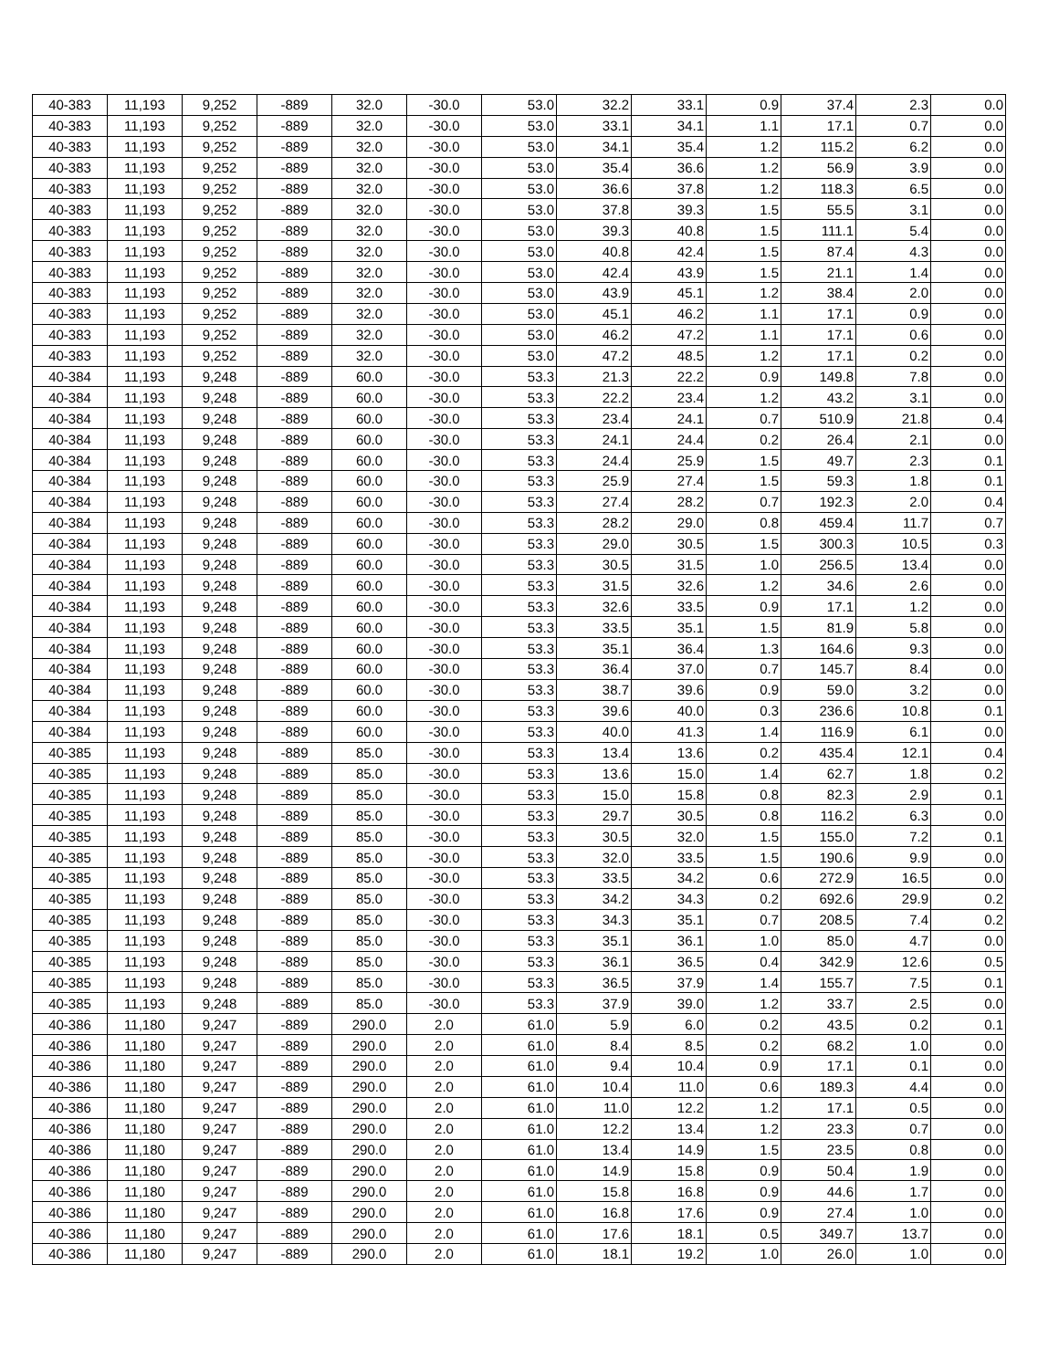| 40-383 | 11,193 | 9,252 | -889 | 32.0 | -30.0 | 53.0 | 32.2 | 33.1 | 0.9 | 37.4 | 2.3 | 0.0 |
| 40-383 | 11,193 | 9,252 | -889 | 32.0 | -30.0 | 53.0 | 33.1 | 34.1 | 1.1 | 17.1 | 0.7 | 0.0 |
| 40-383 | 11,193 | 9,252 | -889 | 32.0 | -30.0 | 53.0 | 34.1 | 35.4 | 1.2 | 115.2 | 6.2 | 0.0 |
| 40-383 | 11,193 | 9,252 | -889 | 32.0 | -30.0 | 53.0 | 35.4 | 36.6 | 1.2 | 56.9 | 3.9 | 0.0 |
| 40-383 | 11,193 | 9,252 | -889 | 32.0 | -30.0 | 53.0 | 36.6 | 37.8 | 1.2 | 118.3 | 6.5 | 0.0 |
| 40-383 | 11,193 | 9,252 | -889 | 32.0 | -30.0 | 53.0 | 37.8 | 39.3 | 1.5 | 55.5 | 3.1 | 0.0 |
| 40-383 | 11,193 | 9,252 | -889 | 32.0 | -30.0 | 53.0 | 39.3 | 40.8 | 1.5 | 111.1 | 5.4 | 0.0 |
| 40-383 | 11,193 | 9,252 | -889 | 32.0 | -30.0 | 53.0 | 40.8 | 42.4 | 1.5 | 87.4 | 4.3 | 0.0 |
| 40-383 | 11,193 | 9,252 | -889 | 32.0 | -30.0 | 53.0 | 42.4 | 43.9 | 1.5 | 21.1 | 1.4 | 0.0 |
| 40-383 | 11,193 | 9,252 | -889 | 32.0 | -30.0 | 53.0 | 43.9 | 45.1 | 1.2 | 38.4 | 2.0 | 0.0 |
| 40-383 | 11,193 | 9,252 | -889 | 32.0 | -30.0 | 53.0 | 45.1 | 46.2 | 1.1 | 17.1 | 0.9 | 0.0 |
| 40-383 | 11,193 | 9,252 | -889 | 32.0 | -30.0 | 53.0 | 46.2 | 47.2 | 1.1 | 17.1 | 0.6 | 0.0 |
| 40-383 | 11,193 | 9,252 | -889 | 32.0 | -30.0 | 53.0 | 47.2 | 48.5 | 1.2 | 17.1 | 0.2 | 0.0 |
| 40-384 | 11,193 | 9,248 | -889 | 60.0 | -30.0 | 53.3 | 21.3 | 22.2 | 0.9 | 149.8 | 7.8 | 0.0 |
| 40-384 | 11,193 | 9,248 | -889 | 60.0 | -30.0 | 53.3 | 22.2 | 23.4 | 1.2 | 43.2 | 3.1 | 0.0 |
| 40-384 | 11,193 | 9,248 | -889 | 60.0 | -30.0 | 53.3 | 23.4 | 24.1 | 0.7 | 510.9 | 21.8 | 0.4 |
| 40-384 | 11,193 | 9,248 | -889 | 60.0 | -30.0 | 53.3 | 24.1 | 24.4 | 0.2 | 26.4 | 2.1 | 0.0 |
| 40-384 | 11,193 | 9,248 | -889 | 60.0 | -30.0 | 53.3 | 24.4 | 25.9 | 1.5 | 49.7 | 2.3 | 0.1 |
| 40-384 | 11,193 | 9,248 | -889 | 60.0 | -30.0 | 53.3 | 25.9 | 27.4 | 1.5 | 59.3 | 1.8 | 0.1 |
| 40-384 | 11,193 | 9,248 | -889 | 60.0 | -30.0 | 53.3 | 27.4 | 28.2 | 0.7 | 192.3 | 2.0 | 0.4 |
| 40-384 | 11,193 | 9,248 | -889 | 60.0 | -30.0 | 53.3 | 28.2 | 29.0 | 0.8 | 459.4 | 11.7 | 0.7 |
| 40-384 | 11,193 | 9,248 | -889 | 60.0 | -30.0 | 53.3 | 29.0 | 30.5 | 1.5 | 300.3 | 10.5 | 0.3 |
| 40-384 | 11,193 | 9,248 | -889 | 60.0 | -30.0 | 53.3 | 30.5 | 31.5 | 1.0 | 256.5 | 13.4 | 0.0 |
| 40-384 | 11,193 | 9,248 | -889 | 60.0 | -30.0 | 53.3 | 31.5 | 32.6 | 1.2 | 34.6 | 2.6 | 0.0 |
| 40-384 | 11,193 | 9,248 | -889 | 60.0 | -30.0 | 53.3 | 32.6 | 33.5 | 0.9 | 17.1 | 1.2 | 0.0 |
| 40-384 | 11,193 | 9,248 | -889 | 60.0 | -30.0 | 53.3 | 33.5 | 35.1 | 1.5 | 81.9 | 5.8 | 0.0 |
| 40-384 | 11,193 | 9,248 | -889 | 60.0 | -30.0 | 53.3 | 35.1 | 36.4 | 1.3 | 164.6 | 9.3 | 0.0 |
| 40-384 | 11,193 | 9,248 | -889 | 60.0 | -30.0 | 53.3 | 36.4 | 37.0 | 0.7 | 145.7 | 8.4 | 0.0 |
| 40-384 | 11,193 | 9,248 | -889 | 60.0 | -30.0 | 53.3 | 38.7 | 39.6 | 0.9 | 59.0 | 3.2 | 0.0 |
| 40-384 | 11,193 | 9,248 | -889 | 60.0 | -30.0 | 53.3 | 39.6 | 40.0 | 0.3 | 236.6 | 10.8 | 0.1 |
| 40-384 | 11,193 | 9,248 | -889 | 60.0 | -30.0 | 53.3 | 40.0 | 41.3 | 1.4 | 116.9 | 6.1 | 0.0 |
| 40-385 | 11,193 | 9,248 | -889 | 85.0 | -30.0 | 53.3 | 13.4 | 13.6 | 0.2 | 435.4 | 12.1 | 0.4 |
| 40-385 | 11,193 | 9,248 | -889 | 85.0 | -30.0 | 53.3 | 13.6 | 15.0 | 1.4 | 62.7 | 1.8 | 0.2 |
| 40-385 | 11,193 | 9,248 | -889 | 85.0 | -30.0 | 53.3 | 15.0 | 15.8 | 0.8 | 82.3 | 2.9 | 0.1 |
| 40-385 | 11,193 | 9,248 | -889 | 85.0 | -30.0 | 53.3 | 29.7 | 30.5 | 0.8 | 116.2 | 6.3 | 0.0 |
| 40-385 | 11,193 | 9,248 | -889 | 85.0 | -30.0 | 53.3 | 30.5 | 32.0 | 1.5 | 155.0 | 7.2 | 0.1 |
| 40-385 | 11,193 | 9,248 | -889 | 85.0 | -30.0 | 53.3 | 32.0 | 33.5 | 1.5 | 190.6 | 9.9 | 0.0 |
| 40-385 | 11,193 | 9,248 | -889 | 85.0 | -30.0 | 53.3 | 33.5 | 34.2 | 0.6 | 272.9 | 16.5 | 0.0 |
| 40-385 | 11,193 | 9,248 | -889 | 85.0 | -30.0 | 53.3 | 34.2 | 34.3 | 0.2 | 692.6 | 29.9 | 0.2 |
| 40-385 | 11,193 | 9,248 | -889 | 85.0 | -30.0 | 53.3 | 34.3 | 35.1 | 0.7 | 208.5 | 7.4 | 0.2 |
| 40-385 | 11,193 | 9,248 | -889 | 85.0 | -30.0 | 53.3 | 35.1 | 36.1 | 1.0 | 85.0 | 4.7 | 0.0 |
| 40-385 | 11,193 | 9,248 | -889 | 85.0 | -30.0 | 53.3 | 36.1 | 36.5 | 0.4 | 342.9 | 12.6 | 0.5 |
| 40-385 | 11,193 | 9,248 | -889 | 85.0 | -30.0 | 53.3 | 36.5 | 37.9 | 1.4 | 155.7 | 7.5 | 0.1 |
| 40-385 | 11,193 | 9,248 | -889 | 85.0 | -30.0 | 53.3 | 37.9 | 39.0 | 1.2 | 33.7 | 2.5 | 0.0 |
| 40-386 | 11,180 | 9,247 | -889 | 290.0 | 2.0 | 61.0 | 5.9 | 6.0 | 0.2 | 43.5 | 0.2 | 0.1 |
| 40-386 | 11,180 | 9,247 | -889 | 290.0 | 2.0 | 61.0 | 8.4 | 8.5 | 0.2 | 68.2 | 1.0 | 0.0 |
| 40-386 | 11,180 | 9,247 | -889 | 290.0 | 2.0 | 61.0 | 9.4 | 10.4 | 0.9 | 17.1 | 0.1 | 0.0 |
| 40-386 | 11,180 | 9,247 | -889 | 290.0 | 2.0 | 61.0 | 10.4 | 11.0 | 0.6 | 189.3 | 4.4 | 0.0 |
| 40-386 | 11,180 | 9,247 | -889 | 290.0 | 2.0 | 61.0 | 11.0 | 12.2 | 1.2 | 17.1 | 0.5 | 0.0 |
| 40-386 | 11,180 | 9,247 | -889 | 290.0 | 2.0 | 61.0 | 12.2 | 13.4 | 1.2 | 23.3 | 0.7 | 0.0 |
| 40-386 | 11,180 | 9,247 | -889 | 290.0 | 2.0 | 61.0 | 13.4 | 14.9 | 1.5 | 23.5 | 0.8 | 0.0 |
| 40-386 | 11,180 | 9,247 | -889 | 290.0 | 2.0 | 61.0 | 14.9 | 15.8 | 0.9 | 50.4 | 1.9 | 0.0 |
| 40-386 | 11,180 | 9,247 | -889 | 290.0 | 2.0 | 61.0 | 15.8 | 16.8 | 0.9 | 44.6 | 1.7 | 0.0 |
| 40-386 | 11,180 | 9,247 | -889 | 290.0 | 2.0 | 61.0 | 16.8 | 17.6 | 0.9 | 27.4 | 1.0 | 0.0 |
| 40-386 | 11,180 | 9,247 | -889 | 290.0 | 2.0 | 61.0 | 17.6 | 18.1 | 0.5 | 349.7 | 13.7 | 0.0 |
| 40-386 | 11,180 | 9,247 | -889 | 290.0 | 2.0 | 61.0 | 18.1 | 19.2 | 1.0 | 26.0 | 1.0 | 0.0 |